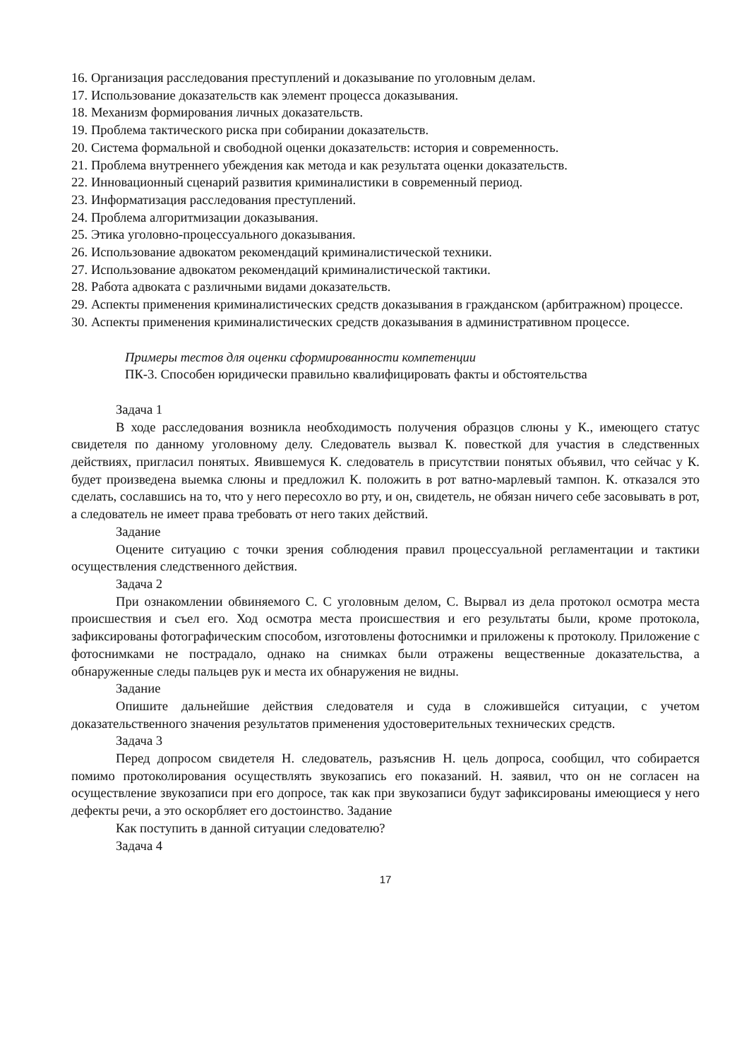16. Организация расследования преступлений и доказывание по уголовным делам.
17. Использование доказательств как элемент процесса доказывания.
18. Механизм формирования личных доказательств.
19. Проблема тактического риска при собирании доказательств.
20. Система формальной и свободной оценки доказательств: история и современность.
21. Проблема внутреннего убеждения как метода и как результата оценки доказательств.
22. Инновационный сценарий развития криминалистики в современный период.
23. Информатизация расследования преступлений.
24. Проблема алгоритмизации доказывания.
25. Этика уголовно-процессуального доказывания.
26. Использование адвокатом рекомендаций криминалистической техники.
27. Использование адвокатом рекомендаций криминалистической тактики.
28. Работа адвоката с различными видами доказательств.
29. Аспекты применения криминалистических средств доказывания в гражданском (арбитражном) процессе.
30. Аспекты применения криминалистических средств доказывания в административном процессе.
Примеры тестов для оценки сформированности компетенции
ПК-3. Способен юридически правильно квалифицировать факты и обстоятельства
Задача 1
В ходе расследования возникла необходимость получения образцов слюны у К., имеющего статус свидетеля по данному уголовному делу. Следователь вызвал К. повесткой для участия в следственных действиях, пригласил понятых. Явившемуся К. следователь в присутствии понятых объявил, что сейчас у К. будет произведена выемка слюны и предложил К. положить в рот ватно-марлевый тампон. К. отказался это сделать, сославшись на то, что у него пересохло во рту, и он, свидетель, не обязан ничего себе засовывать в рот, а следователь не имеет права требовать от него таких действий.
Задание
Оцените ситуацию с точки зрения соблюдения правил процессуальной регламентации и тактики осуществления следственного действия.
Задача 2
При ознакомлении обвиняемого С. С уголовным делом, С. Вырвал из дела протокол осмотра места происшествия и съел его. Ход осмотра места происшествия и его результаты были, кроме протокола, зафиксированы фотографическим способом, изготовлены фотоснимки и приложены к протоколу. Приложение с фотоснимками не пострадало, однако на снимках были отражены вещественные доказательства, а обнаруженные следы пальцев рук и места их обнаружения не видны.
Задание
Опишите дальнейшие действия следователя и суда в сложившейся ситуации, с учетом доказательственного значения результатов применения удостоверительных технических средств.
Задача 3
Перед допросом свидетеля Н. следователь, разъяснив Н. цель допроса, сообщил, что собирается помимо протоколирования осуществлять звукозапись его показаний. Н. заявил, что он не согласен на осуществление звукозаписи при его допросе, так как при звукозаписи будут зафиксированы имеющиеся у него дефекты речи, а это оскорбляет его достоинство. Задание
Как поступить в данной ситуации следователю?
Задача 4
17